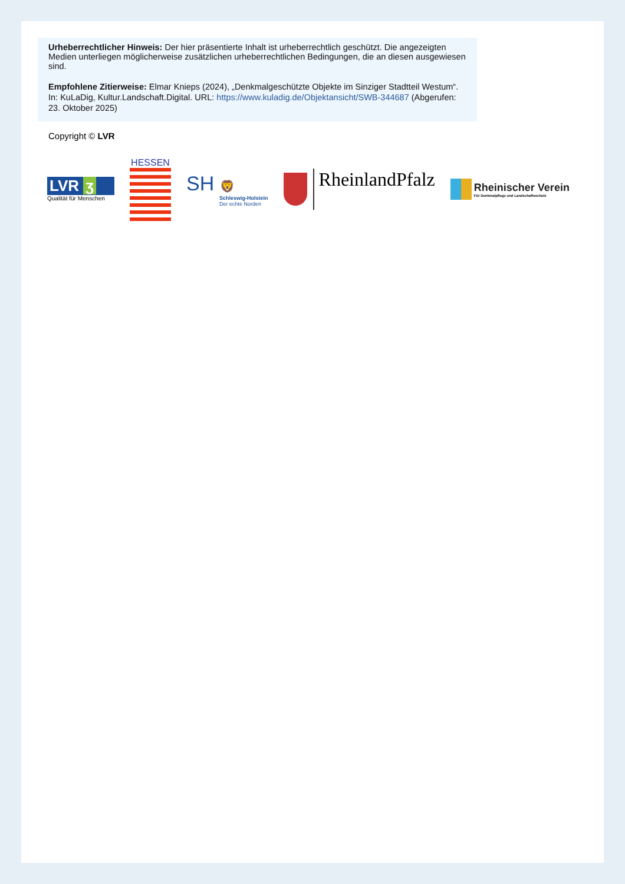Urheberrechtlicher Hinweis: Der hier präsentierte Inhalt ist urheberrechtlich geschützt. Die angezeigten Medien unterliegen möglicherweise zusätzlichen urheberrechtlichen Bedingungen, die an diesen ausgewiesen sind.
Empfohlene Zitierweise: Elmar Knieps (2024), „Denkmalgeschützte Objekte im Sinziger Stadtteil Westum“. In: KuLaDig, Kultur.Landschaft.Digital. URL: https://www.kuladig.de/Objektansicht/SWB-344687 (Abgerufen: 23. Oktober 2025)
Copyright © LVR
LVR ʒ
Qualität für Menschen
HESSEN
SH 🦁
Schleswig-Holstein
Der echte Norden
RheinlandPfalz
Rheinischer Verein
Für Denkmalpflege und Landschaftsschutz